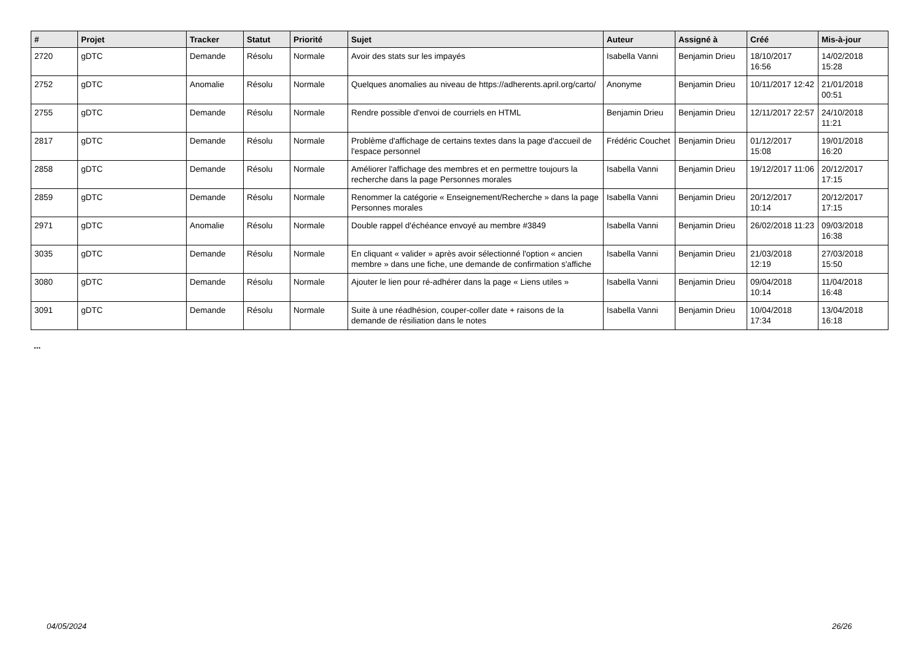| # | Projet | Tracker | Statut | Priorité | Sujet | Auteur | Assigné à | Créé | Mis-à-jour |
| --- | --- | --- | --- | --- | --- | --- | --- | --- | --- |
| 2720 | gDTC | Demande | Résolu | Normale | Avoir des stats sur les impayés | Isabella Vanni | Benjamin Drieu | 18/10/2017 16:56 | 14/02/2018 15:28 |
| 2752 | gDTC | Anomalie | Résolu | Normale | Quelques anomalies au niveau de https://adherents.april.org/carto/ | Anonyme | Benjamin Drieu | 10/11/2017 12:42 | 21/01/2018 00:51 |
| 2755 | gDTC | Demande | Résolu | Normale | Rendre possible d'envoi de courriels en HTML | Benjamin Drieu | Benjamin Drieu | 12/11/2017 22:57 | 24/10/2018 11:21 |
| 2817 | gDTC | Demande | Résolu | Normale | Problème d'affichage de certains textes dans la page d'accueil de l'espace personnel | Frédéric Couchet | Benjamin Drieu | 01/12/2017 15:08 | 19/01/2018 16:20 |
| 2858 | gDTC | Demande | Résolu | Normale | Améliorer l'affichage des membres et en permettre toujours la recherche dans la page Personnes morales | Isabella Vanni | Benjamin Drieu | 19/12/2017 11:06 | 20/12/2017 17:15 |
| 2859 | gDTC | Demande | Résolu | Normale | Renommer la catégorie « Enseignement/Recherche » dans la page Personnes morales | Isabella Vanni | Benjamin Drieu | 20/12/2017 10:14 | 20/12/2017 17:15 |
| 2971 | gDTC | Anomalie | Résolu | Normale | Double rappel d'échéance envoyé au membre #3849 | Isabella Vanni | Benjamin Drieu | 26/02/2018 11:23 | 09/03/2018 16:38 |
| 3035 | gDTC | Demande | Résolu | Normale | En cliquant « valider » après avoir sélectionné l'option « ancien membre » dans une fiche, une demande de confirmation s'affiche | Isabella Vanni | Benjamin Drieu | 21/03/2018 12:19 | 27/03/2018 15:50 |
| 3080 | gDTC | Demande | Résolu | Normale | Ajouter le lien pour ré-adhérer dans la page « Liens utiles » | Isabella Vanni | Benjamin Drieu | 09/04/2018 10:14 | 11/04/2018 16:48 |
| 3091 | gDTC | Demande | Résolu | Normale | Suite à une réadhésion, couper-coller date + raisons de la demande de résiliation dans le notes | Isabella Vanni | Benjamin Drieu | 10/04/2018 17:34 | 13/04/2018 16:18 |
...
04/05/2024 26/26